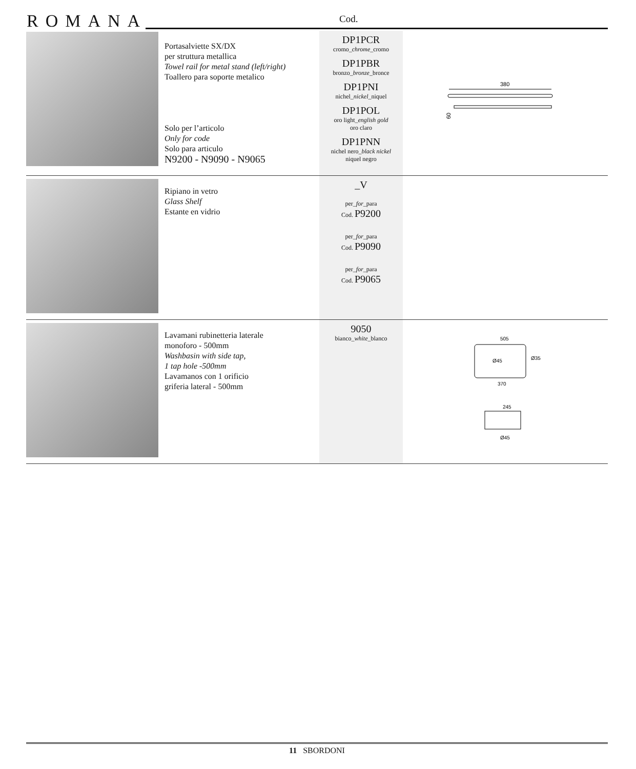ROMANA Cod.
| | Portasalviette SX/DX per struttura metallica Towel rail for metal stand (left/right) Toallero para soporte metalico Solo per l’articolo Only for code Solo para articulo N9200 - N9090 - N9065 | DP1PCR cromo_ chrome _cromo DP1PBR bronzo_ bronze _bronce DP1PNI nichel_ nickel _niquel DP1POL oro light_ english gold oro claro DP1PNN nichel nero_ black nickel niquel negro | 380 60 |
| | Ripiano in vetro Glass Shelf Estante en vidrio | _V per_ for _para Cod. P9200 per_ for _para Cod. P9090 per_ for _para Cod. P9065 | |
| | Lavamani rubinetteria laterale monoforo - 500mm Washbasin with side tap, 1 tap hole -500mm Lavamanos con 1 orificio griferia lateral - 500mm | 9050 bianco_ white _blanco | 505 Ø45 Ø35 370 245 Ø45 |
11 SBORDONI